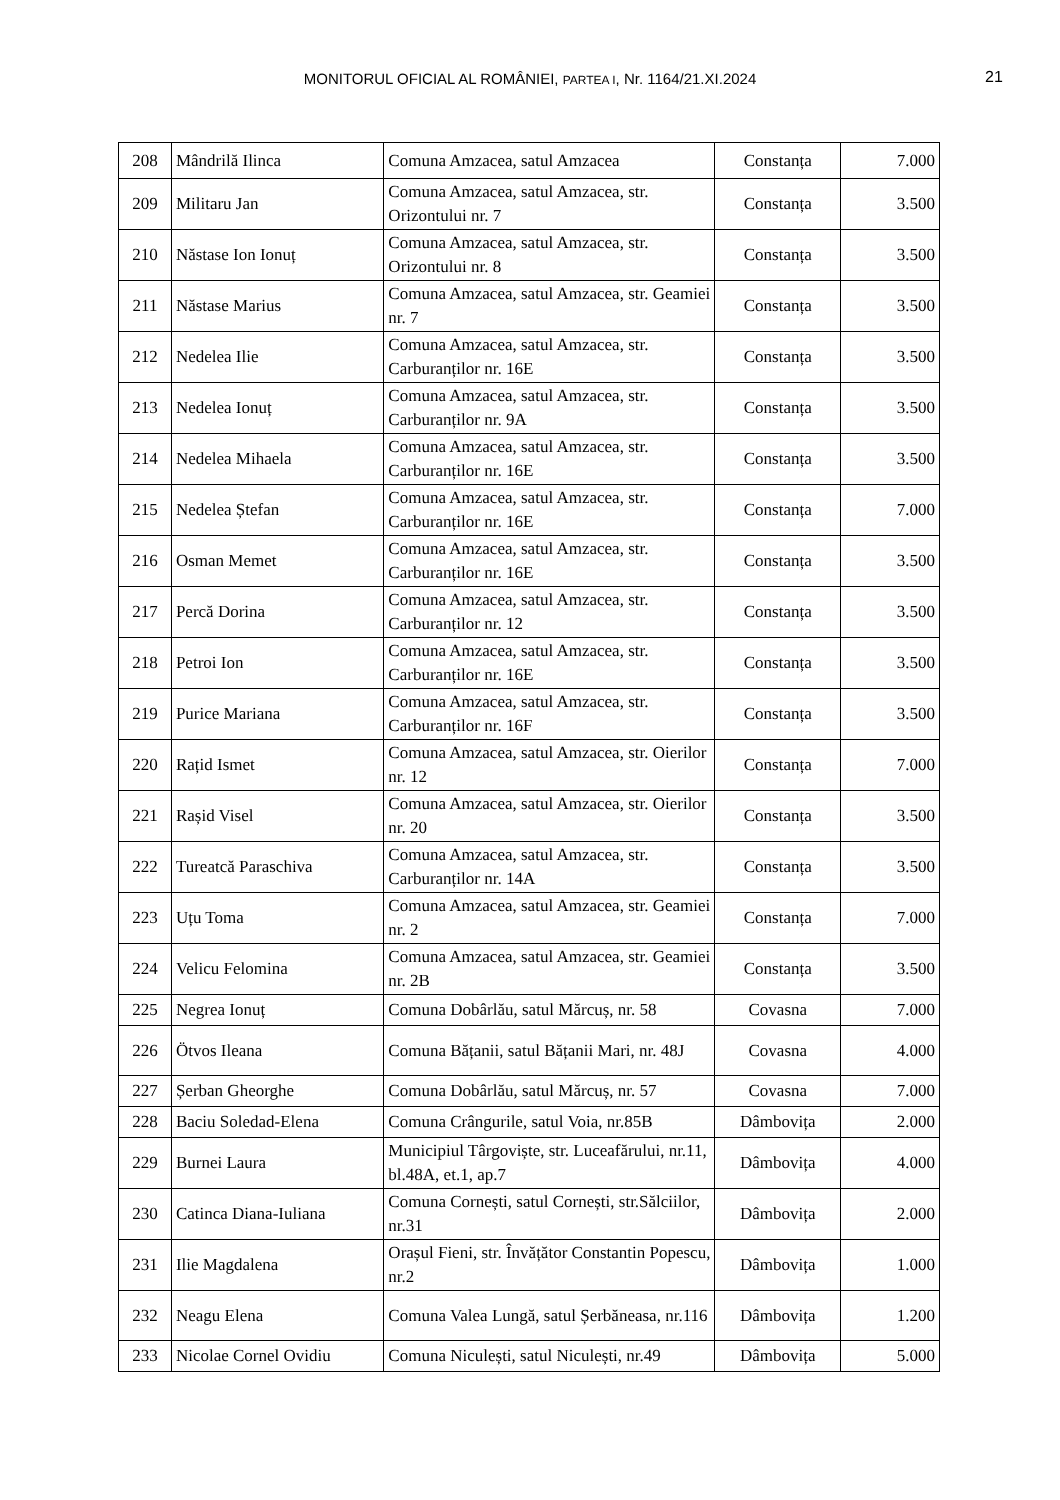MONITORUL OFICIAL AL ROMÂNIEI, PARTEA I, Nr. 1164/21.XI.2024 21
| 208 | Mândrilă Ilinca | Comuna Amzacea, satul Amzacea | Constanța | 7.000 |
| 209 | Militaru Jan | Comuna Amzacea, satul Amzacea, str. Orizontului nr. 7 | Constanța | 3.500 |
| 210 | Năstase Ion Ionuț | Comuna Amzacea, satul Amzacea, str. Orizontului nr. 8 | Constanța | 3.500 |
| 211 | Năstase Marius | Comuna Amzacea, satul Amzacea, str. Geamiei nr. 7 | Constanța | 3.500 |
| 212 | Nedelea Ilie | Comuna Amzacea, satul Amzacea, str. Carburanților nr. 16E | Constanța | 3.500 |
| 213 | Nedelea Ionuț | Comuna Amzacea, satul Amzacea, str. Carburanților nr. 9A | Constanța | 3.500 |
| 214 | Nedelea Mihaela | Comuna Amzacea, satul Amzacea, str. Carburanților nr. 16E | Constanța | 3.500 |
| 215 | Nedelea Ștefan | Comuna Amzacea, satul Amzacea, str. Carburanților nr. 16E | Constanța | 7.000 |
| 216 | Osman Memet | Comuna Amzacea, satul Amzacea, str. Carburanților nr. 16E | Constanța | 3.500 |
| 217 | Percă Dorina | Comuna Amzacea, satul Amzacea, str. Carburanților nr. 12 | Constanța | 3.500 |
| 218 | Petroi Ion | Comuna Amzacea, satul Amzacea, str. Carburanților nr. 16E | Constanța | 3.500 |
| 219 | Purice Mariana | Comuna Amzacea, satul Amzacea, str. Carburanților nr. 16F | Constanța | 3.500 |
| 220 | Rațid Ismet | Comuna Amzacea, satul Amzacea, str. Oierilor nr. 12 | Constanța | 7.000 |
| 221 | Rașid Visel | Comuna Amzacea, satul Amzacea, str. Oierilor nr. 20 | Constanța | 3.500 |
| 222 | Tureatcă Paraschiva | Comuna Amzacea, satul Amzacea, str. Carburanților nr. 14A | Constanța | 3.500 |
| 223 | Uțu Toma | Comuna Amzacea, satul Amzacea, str. Geamiei nr. 2 | Constanța | 7.000 |
| 224 | Velicu Felomina | Comuna Amzacea, satul Amzacea, str. Geamiei nr. 2B | Constanța | 3.500 |
| 225 | Negrea Ionuț | Comuna Dobârlău, satul Mărcuș, nr. 58 | Covasna | 7.000 |
| 226 | Ötvos Ileana | Comuna Bățanii, satul Bățanii Mari, nr. 48J | Covasna | 4.000 |
| 227 | Șerban Gheorghe | Comuna Dobârlău, satul Mărcuș, nr. 57 | Covasna | 7.000 |
| 228 | Baciu Soledad-Elena | Comuna Crângurile, satul Voia, nr.85B | Dâmbovița | 2.000 |
| 229 | Burnei Laura | Municipiul Târgoviște, str. Luceafărului, nr.11, bl.48A, et.1, ap.7 | Dâmbovița | 4.000 |
| 230 | Catinca Diana-Iuliana | Comuna Cornești, satul Cornești, str.Sălciilor, nr.31 | Dâmbovița | 2.000 |
| 231 | Ilie Magdalena | Orașul Fieni, str. Învățător Constantin Popescu, nr.2 | Dâmbovița | 1.000 |
| 232 | Neagu Elena | Comuna Valea Lungă, satul Șerbăneasa, nr.116 | Dâmbovița | 1.200 |
| 233 | Nicolae Cornel Ovidiu | Comuna Niculești, satul Niculești, nr.49 | Dâmbovița | 5.000 |